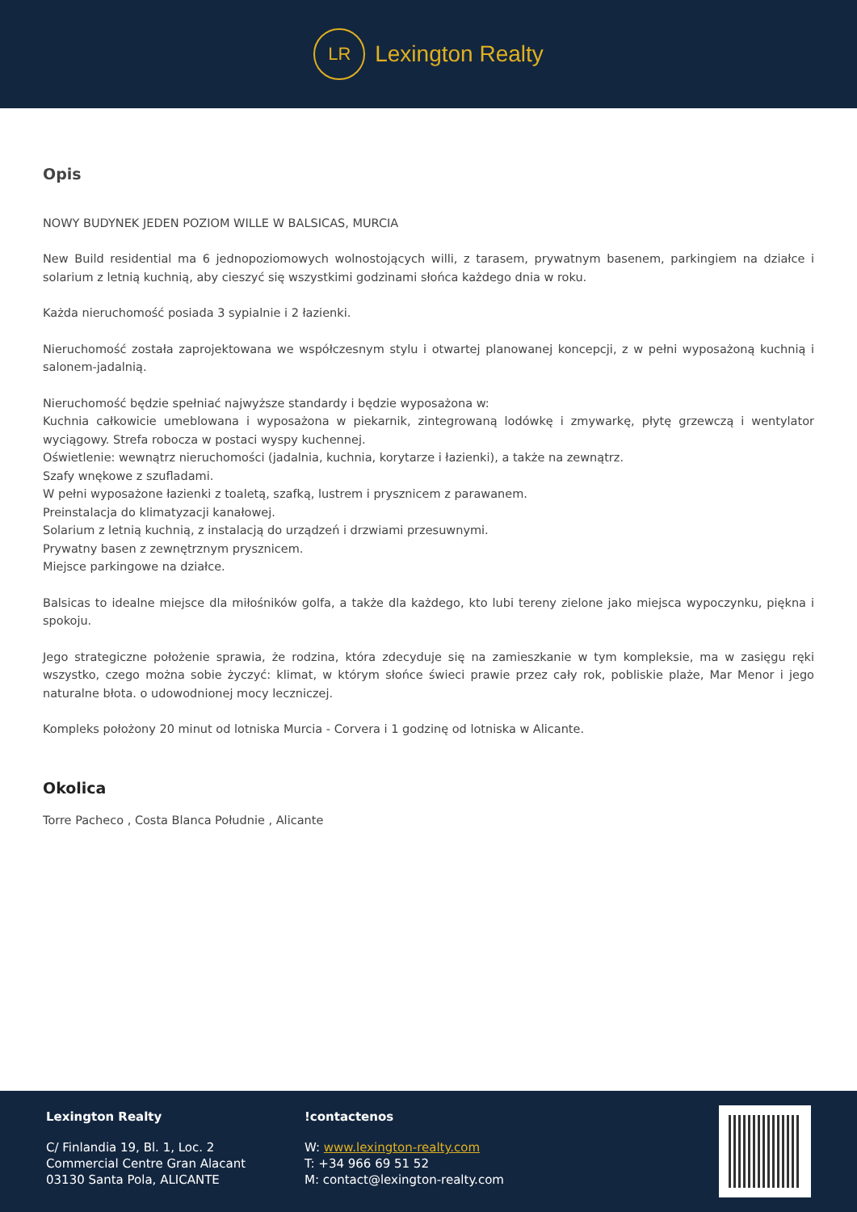LR
Lexington Realty
Opis
NOWY BUDYNEK JEDEN POZIOM WILLE W BALSICAS, MURCIA
New Build residential ma 6 jednopoziomowych wolnostojących willi, z tarasem, prywatnym basenem, parkingiem na działce i solarium z letnią kuchnią, aby cieszyć się wszystkimi godzinami słońca każdego dnia w roku.
Każda nieruchomość posiada 3 sypialnie i 2 łazienki.
Nieruchomość została zaprojektowana we współczesnym stylu i otwartej planowanej koncepcji, z w pełni wyposażoną kuchnią i salonem-jadalnią.
Nieruchomość będzie spełniać najwyższe standardy i będzie wyposażona w:
Kuchnia całkowicie umeblowana i wyposażona w piekarnik, zintegrowaną lodówkę i zmywarkę, płytę grzewczą i wentylator wyciągowy. Strefa robocza w postaci wyspy kuchennej.
Oświetlenie: wewnątrz nieruchomości (jadalnia, kuchnia, korytarze i łazienki), a także na zewnątrz.
Szafy wnękowe z szufladami.
W pełni wyposażone łazienki z toaletą, szafką, lustrem i prysznicem z parawanem.
Preinstalacja do klimatyzacji kanałowej.
Solarium z letnią kuchnią, z instalacją do urządzeń i drzwiami przesuwnymi.
Prywatny basen z zewnętrznym prysznicem.
Miejsce parkingowe na działce.
Balsicas to idealne miejsce dla miłośników golfa, a także dla każdego, kto lubi tereny zielone jako miejsca wypoczynku, piękna i spokoju.
Jego strategiczne położenie sprawia, że rodzina, która zdecyduje się na zamieszkanie w tym kompleksie, ma w zasięgu ręki wszystko, czego można sobie życzyć: klimat, w którym słońce świeci prawie przez cały rok, pobliskie plaże, Mar Menor i jego naturalne błota. o udowodnionej mocy leczniczej.
Kompleks położony 20 minut od lotniska Murcia - Corvera i 1 godzinę od lotniska w Alicante.
Okolica
Torre Pacheco , Costa Blanca Południe , Alicante
Lexington Realty
C/ Finlandia 19, Bl. 1, Loc. 2
Commercial Centre Gran Alacant
03130 Santa Pola, ALICANTE
!contactenos
W: www.lexington-realty.com
T: +34 966 69 51 52
M: contact@lexington-realty.com